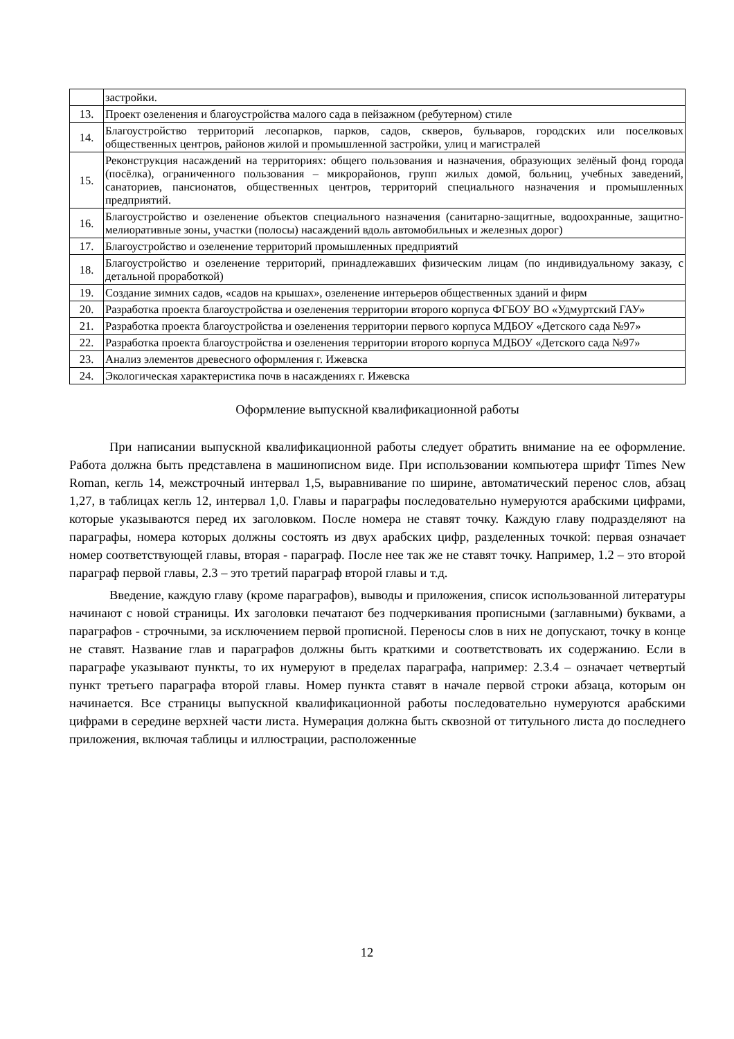| | застройки. |
| 13. | Проект озеленения и благоустройства малого сада в пейзажном (ребутерном) стиле |
| 14. | Благоустройство территорий лесопарков, парков, садов, скверов, бульваров, городских или поселковых общественных центров, районов жилой и промышленной застройки, улиц и магистралей |
| 15. | Реконструкция насаждений на территориях: общего пользования и назначения, образующих зелёный фонд города (посёлка), ограниченного пользования – микрорайонов, групп жилых домой, больниц, учебных заведений, санаториев, пансионатов, общественных центров, территорий специального назначения и промышленных предприятий. |
| 16. | Благоустройство и озеленение объектов специального назначения (санитарно-защитные, водоохранные, защитно-мелиоративные зоны, участки (полосы) насаждений вдоль автомобильных и железных дорог) |
| 17. | Благоустройство и озеленение территорий промышленных предприятий |
| 18. | Благоустройство и озеленение территорий, принадлежавших физическим лицам (по индивидуальному заказу, с детальной проработкой) |
| 19. | Создание зимних садов, «садов на крышах», озеленение интерьеров общественных зданий и фирм |
| 20. | Разработка проекта благоустройства и озеленения территории второго корпуса ФГБОУ ВО «Удмуртский ГАУ» |
| 21. | Разработка проекта благоустройства и озеленения территории первого корпуса МДБОУ «Детского сада №97» |
| 22. | Разработка проекта благоустройства и озеленения территории второго корпуса МДБОУ «Детского сада №97» |
| 23. | Анализ элементов древесного оформления г. Ижевска |
| 24. | Экологическая характеристика почв в насаждениях г. Ижевска |
Оформление выпускной квалификационной работы
При написании выпускной квалификационной работы следует обратить внимание на ее оформление. Работа должна быть представлена в машинописном виде. При использовании компьютера шрифт Times New Roman, кегль 14, межстрочный интервал 1,5, выравнивание по ширине, автоматический перенос слов, абзац 1,27, в таблицах кегль 12, интервал 1,0. Главы и параграфы последовательно нумеруются арабскими цифрами, которые указываются перед их заголовком. После номера не ставят точку. Каждую главу подразделяют на параграфы, номера которых должны состоять из двух арабских цифр, разделенных точкой: первая означает номер соответствующей главы, вторая - параграф. После нее так же не ставят точку. Например, 1.2 – это второй параграф первой главы, 2.3 – это третий параграф второй главы и т.д.
Введение, каждую главу (кроме параграфов), выводы и приложения, список использованной литературы начинают с новой страницы. Их заголовки печатают без подчеркивания прописными (заглавными) буквами, а параграфов - строчными, за исключением первой прописной. Переносы слов в них не допускают, точку в конце не ставят. Название глав и параграфов должны быть краткими и соответствовать их содержанию. Если в параграфе указывают пункты, то их нумеруют в пределах параграфа, например: 2.3.4 – означает четвертый пункт третьего параграфа второй главы. Номер пункта ставят в начале первой строки абзаца, которым он начинается. Все страницы выпускной квалификационной работы последовательно нумеруются арабскими цифрами в середине верхней части листа. Нумерация должна быть сквозной от титульного листа до последнего приложения, включая таблицы и иллюстрации, расположенные
12